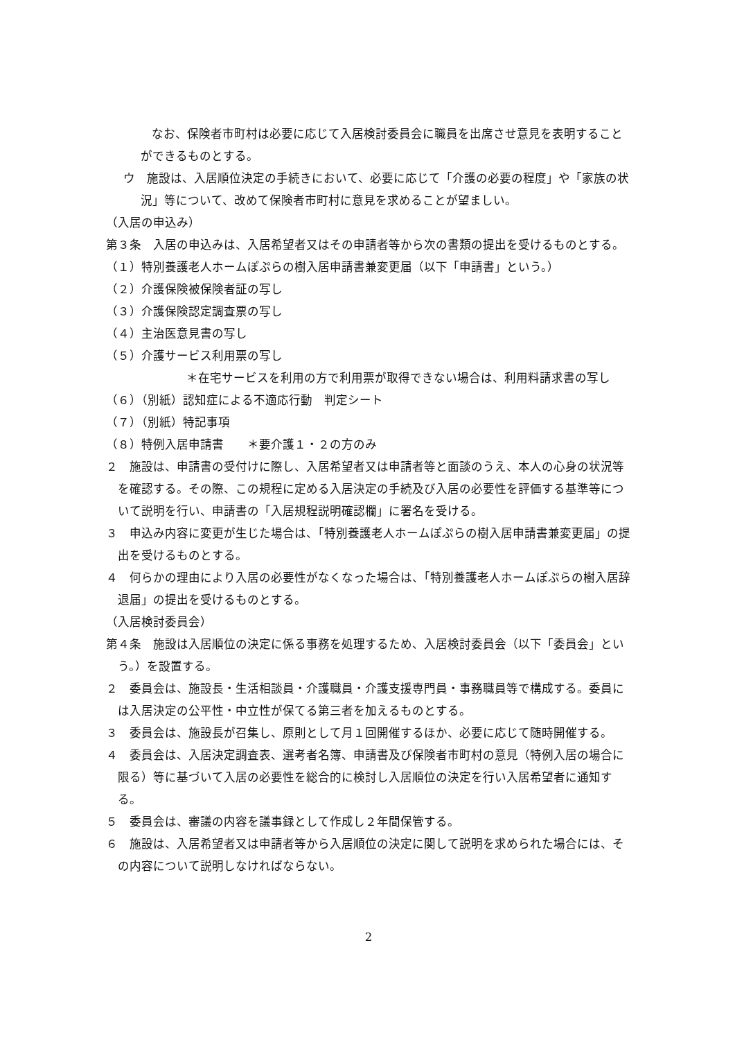なお、保険者市町村は必要に応じて入居検討委員会に職員を出席させ意見を表明することができるものとする。
ウ　施設は、入居順位決定の手続きにおいて、必要に応じて「介護の必要の程度」や「家族の状況」等について、改めて保険者市町村に意見を求めることが望ましい。
（入居の申込み）
第３条　入居の申込みは、入居希望者又はその申請者等から次の書類の提出を受けるものとする。
（１）特別養護老人ホームぽぷらの樹入居申請書兼変更届（以下「申請書」という。）
（２）介護保険被保険者証の写し
（３）介護保険認定調査票の写し
（４）主治医意見書の写し
（５）介護サービス利用票の写し
＊在宅サービスを利用の方で利用票が取得できない場合は、利用料請求書の写し
（６）（別紙）認知症による不適応行動　判定シート
（７）（別紙）特記事項
（８）特例入居申請書　　＊要介護１・２の方のみ
２　施設は、申請書の受付けに際し、入居希望者又は申請者等と面談のうえ、本人の心身の状況等を確認する。その際、この規程に定める入居決定の手続及び入居の必要性を評価する基準等について説明を行い、申請書の「入居規程説明確認欄」に署名を受ける。
３　申込み内容に変更が生じた場合は、「特別養護老人ホームぽぷらの樹入居申請書兼変更届」の提出を受けるものとする。
４　何らかの理由により入居の必要性がなくなった場合は、「特別養護老人ホームぽぷらの樹入居辞退届」の提出を受けるものとする。
（入居検討委員会）
第４条　施設は入居順位の決定に係る事務を処理するため、入居検討委員会（以下「委員会」という。）を設置する。
２　委員会は、施設長・生活相談員・介護職員・介護支援専門員・事務職員等で構成する。委員には入居決定の公平性・中立性が保てる第三者を加えるものとする。
３　委員会は、施設長が召集し、原則として月１回開催するほか、必要に応じて随時開催する。
４　委員会は、入居決定調査表、選考者名簿、申請書及び保険者市町村の意見（特例入居の場合に限る）等に基づいて入居の必要性を総合的に検討し入居順位の決定を行い入居希望者に通知する。
５　委員会は、審議の内容を議事録として作成し２年間保管する。
６　施設は、入居希望者又は申請者等から入居順位の決定に関して説明を求められた場合には、その内容について説明しなければならない。
2